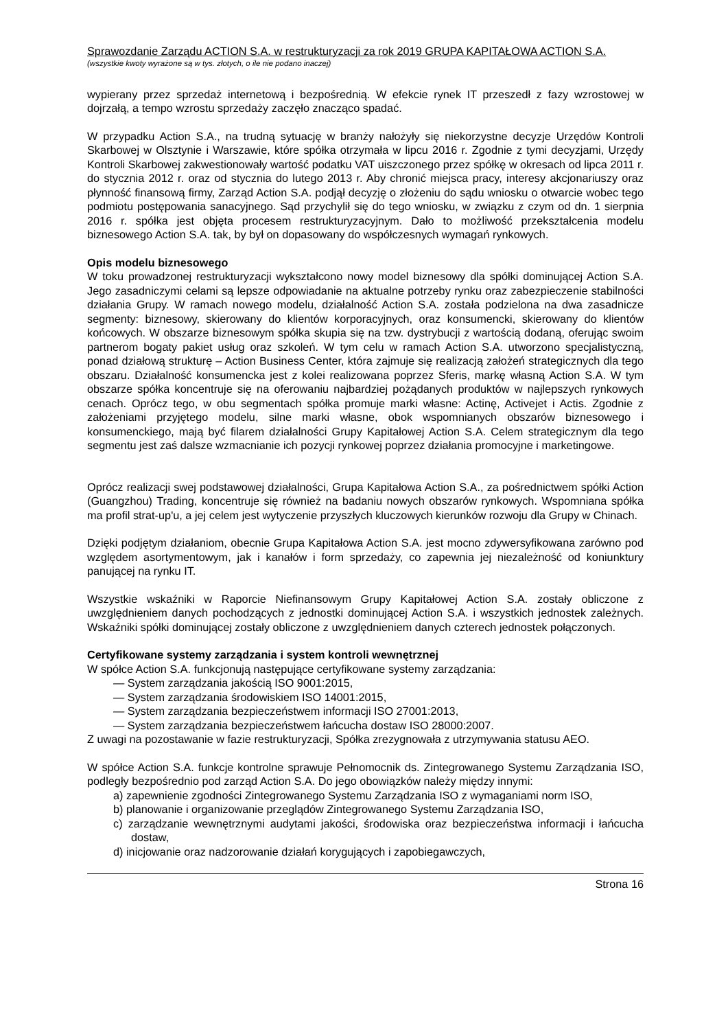Sprawozdanie Zarządu ACTION S.A. w restrukturyzacji za rok 2019 GRUPA KAPITAŁOWA ACTION S.A.
(wszystkie kwoty wyrażone są w tys. złotych, o ile nie podano inaczej)
wypierany przez sprzedaż internetową i bezpośrednią. W efekcie rynek IT przeszedł z fazy wzrostowej w dojrzałą, a tempo wzrostu sprzedaży zaczęło znacząco spadać.
W przypadku Action S.A., na trudną sytuację w branży nałożyły się niekorzystne decyzje Urzędów Kontroli Skarbowej w Olsztynie i Warszawie, które spółka otrzymała w lipcu 2016 r. Zgodnie z tymi decyzjami, Urzędy Kontroli Skarbowej zakwestionowały wartość podatku VAT uiszczonego przez spółkę w okresach od lipca 2011 r. do stycznia 2012 r. oraz od stycznia do lutego 2013 r. Aby chronić miejsca pracy, interesy akcjonariuszy oraz płynność finansową firmy, Zarząd Action S.A. podjął decyzję o złożeniu do sądu wniosku o otwarcie wobec tego podmiotu postępowania sanacyjnego. Sąd przychylił się do tego wniosku, w związku z czym od dn. 1 sierpnia 2016 r. spółka jest objęta procesem restrukturyzacyjnym. Dało to możliwość przekształcenia modelu biznesowego Action S.A. tak, by był on dopasowany do współczesnych wymagań rynkowych.
Opis modelu biznesowego
W toku prowadzonej restrukturyzacji wykształcono nowy model biznesowy dla spółki dominującej Action S.A. Jego zasadniczymi celami są lepsze odpowiadanie na aktualne potrzeby rynku oraz zabezpieczenie stabilności działania Grupy. W ramach nowego modelu, działalność Action S.A. została podzielona na dwa zasadnicze segmenty: biznesowy, skierowany do klientów korporacyjnych, oraz konsumencki, skierowany do klientów końcowych. W obszarze biznesowym spółka skupia się na tzw. dystrybucji z wartością dodaną, oferując swoim partnerom bogaty pakiet usług oraz szkoleń. W tym celu w ramach Action S.A. utworzono specjalistyczną, ponad działową strukturę – Action Business Center, która zajmuje się realizacją założeń strategicznych dla tego obszaru. Działalność konsumencka jest z kolei realizowana poprzez Sferis, markę własną Action S.A. W tym obszarze spółka koncentruje się na oferowaniu najbardziej pożądanych produktów w najlepszych rynkowych cenach. Oprócz tego, w obu segmentach spółka promuje marki własne: Actinę, Activejet i Actis. Zgodnie z założeniami przyjętego modelu, silne marki własne, obok wspomnianych obszarów biznesowego i konsumenckiego, mają być filarem działalności Grupy Kapitałowej Action S.A. Celem strategicznym dla tego segmentu jest zaś dalsze wzmacnianie ich pozycji rynkowej poprzez działania promocyjne i marketingowe.
Oprócz realizacji swej podstawowej działalności, Grupa Kapitałowa Action S.A., za pośrednictwem spółki Action (Guangzhou) Trading, koncentruje się również na badaniu nowych obszarów rynkowych. Wspomniana spółka ma profil strat-up'u, a jej celem jest wytyczenie przyszłych kluczowych kierunków rozwoju dla Grupy w Chinach.
Dzięki podjętym działaniom, obecnie Grupa Kapitałowa Action S.A. jest mocno zdywersyfikowana zarówno pod względem asortymentowym, jak i kanałów i form sprzedaży, co zapewnia jej niezależność od koniunktury panującej na rynku IT.
Wszystkie wskaźniki w Raporcie Niefinansowym Grupy Kapitałowej Action S.A. zostały obliczone z uwzględnieniem danych pochodzących z jednostki dominującej Action S.A. i wszystkich jednostek zależnych. Wskaźniki spółki dominującej zostały obliczone z uwzględnieniem danych czterech jednostek połączonych.
Certyfikowane systemy zarządzania i system kontroli wewnętrznej
W spółce Action S.A. funkcjonują następujące certyfikowane systemy zarządzania:
— System zarządzania jakością ISO 9001:2015,
— System zarządzania środowiskiem ISO 14001:2015,
— System zarządzania bezpieczeństwem informacji ISO 27001:2013,
— System zarządzania bezpieczeństwem łańcucha dostaw ISO 28000:2007.
Z uwagi na pozostawanie w fazie restrukturyzacji, Spółka zrezygnowała z utrzymywania statusu AEO.
W spółce Action S.A. funkcje kontrolne sprawuje Pełnomocnik ds. Zintegrowanego Systemu Zarządzania ISO, podległy bezpośrednio pod zarząd Action S.A. Do jego obowiązków należy między innymi:
a) zapewnienie zgodności Zintegrowanego Systemu Zarządzania ISO z wymaganiami norm ISO,
b) planowanie i organizowanie przeglądów Zintegrowanego Systemu Zarządzania ISO,
c) zarządzanie wewnętrznymi audytami jakości, środowiska oraz bezpieczeństwa informacji i łańcucha dostaw,
d) inicjowanie oraz nadzorowanie działań korygujących i zapobiegawczych,
Strona 16